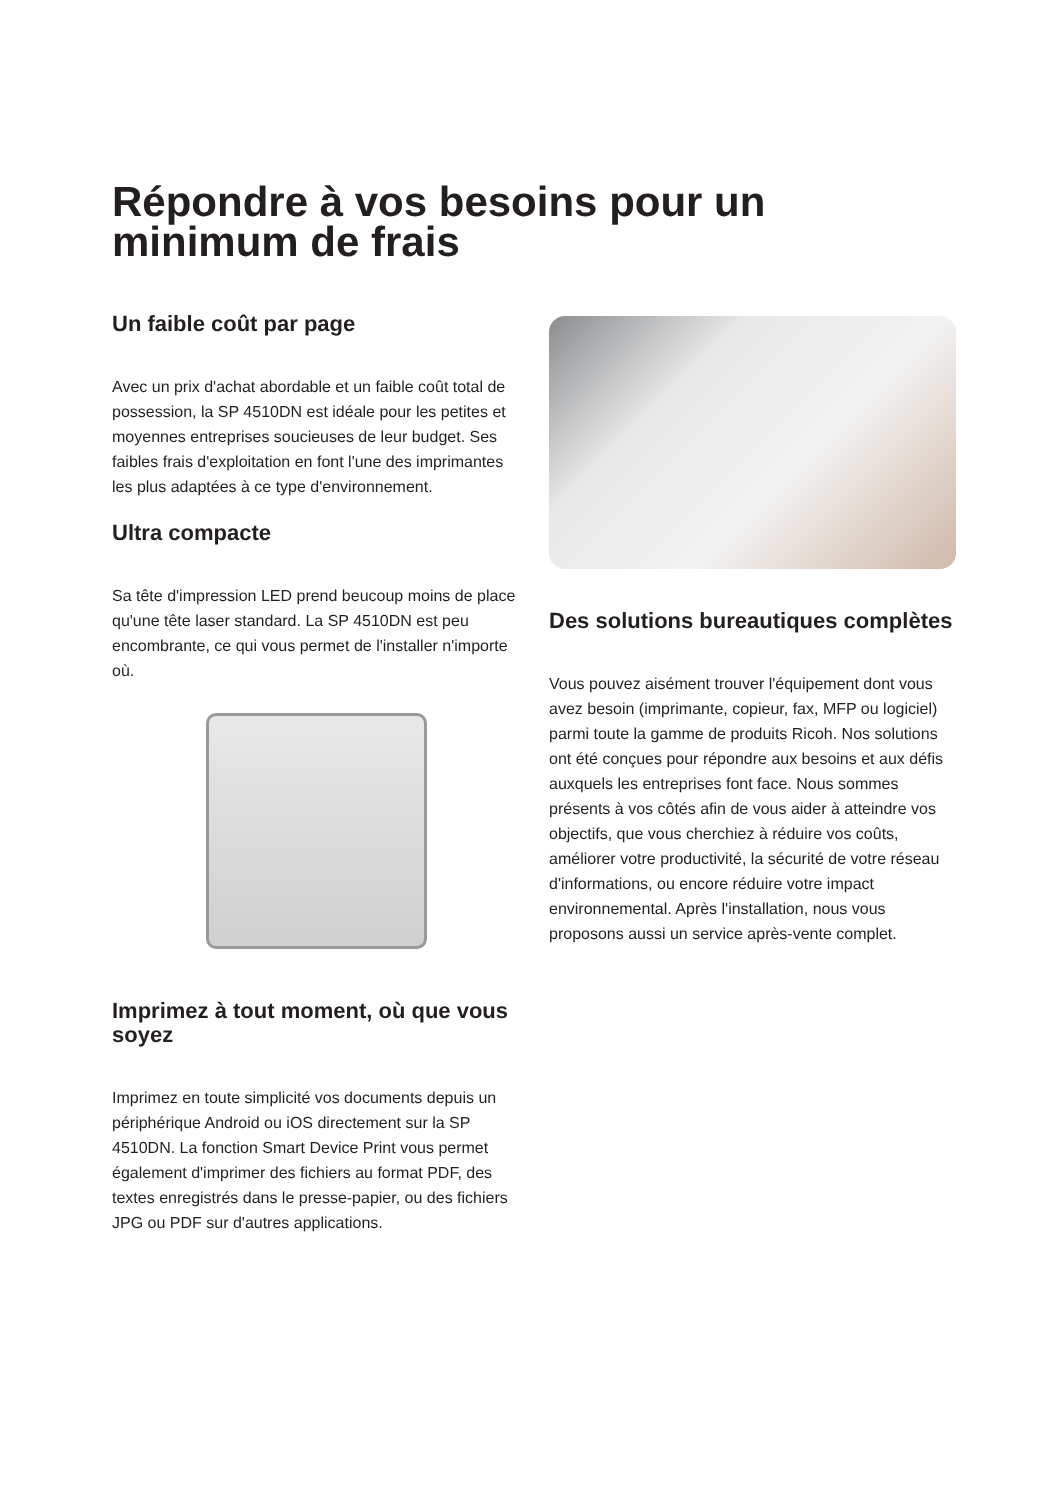Répondre à vos besoins pour un minimum de frais
Un faible coût par page
Avec un prix d'achat abordable et un faible coût total de possession, la SP 4510DN est idéale pour les petites et moyennes entreprises soucieuses de leur budget. Ses faibles frais d'exploitation en font l'une des imprimantes les plus adaptées à ce type d'environnement.
Ultra compacte
Sa tête d'impression LED prend beucoup moins de place qu'une tête laser standard. La SP 4510DN est peu encombrante, ce qui vous permet de l'installer n'importe où.
Imprimez à tout moment, où que vous soyez
Imprimez en toute simplicité vos documents depuis un périphérique Android ou iOS directement sur la SP 4510DN. La fonction Smart Device Print vous permet également d'imprimer des fichiers au format PDF, des textes enregistrés dans le presse-papier, ou des fichiers JPG ou PDF sur d'autres applications.
Des solutions bureautiques complètes
Vous pouvez aisément trouver l'équipement dont vous avez besoin (imprimante, copieur, fax, MFP ou logiciel) parmi toute la gamme de produits Ricoh. Nos solutions ont été conçues pour répondre aux besoins et aux défis auxquels les entreprises font face. Nous sommes présents à vos côtés afin de vous aider à atteindre vos objectifs, que vous cherchiez à réduire vos coûts, améliorer votre productivité, la sécurité de votre réseau d'informations, ou encore réduire votre impact environnemental. Après l'installation, nous vous proposons aussi un service après-vente complet.